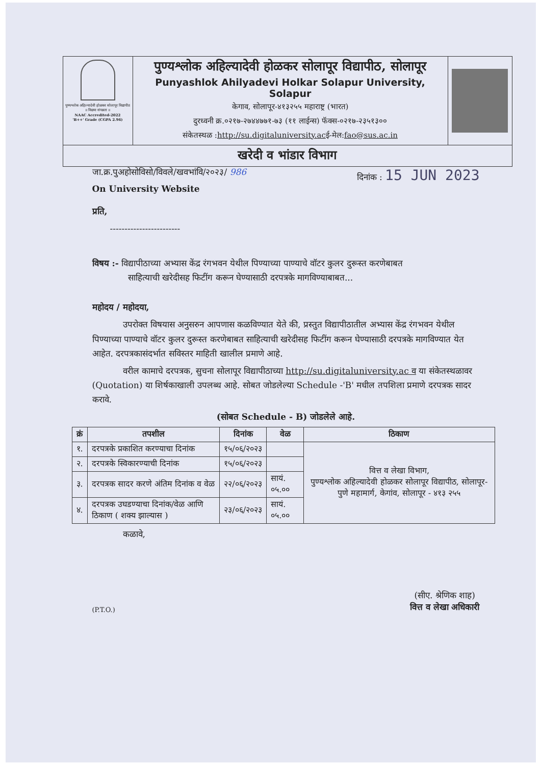पुण्यश्लोक अहिल्यादेवी होळकर सोलापूर विद्यापीठ
॥ विद्यया संपन्नता ॥
NAAC Accredited-2022
'B++' Grade (CGPA 2.96)
पुण्यश्लोक अहिल्यादेवी होळकर सोलापूर विद्यापीठ, सोलापूर
Punyashlok Ahilyadevi Holkar Solapur University, Solapur
केगाव, सोलापूर-४१३२५५ महाराष्ट्र (भारत)
दुरध्वनी क्र.०२१७-२७४४७७१-७३ (११ लाईन्स) फॅक्स-०२१७-२३५१३००
संकेतस्थळ :http://su.digitaluniversity.acई-मेल:fao@sus.ac.in
खरेदी व भांडार विभाग
जा.क्र.पुअहोसोविसो/विवले/खवभांवि/२०२३/ 986 दिनांक : 15 JUN 2023
On University Website
प्रति,
------------------------
विषय :- विद्यापीठाच्या अभ्यास केंद्र रंगभवन येथील पिण्याच्या पाण्याचे वॉटर कुलर दुरूस्त करणेबाबत
साहित्याची खरेदीसह फिटींग करून घेण्यासाठी दरपत्रके मागविण्याबाबत...
महोदय / महोदया,
उपरोक्त विषयास अनुसरुन आपणास कळविण्यात येते की, प्रस्तुत विद्यापीठातील अभ्यास केंद्र रंगभवन येथील पिण्याच्या पाण्याचे वॉटर कुलर दुरूस्त करणेबाबत साहित्याची खरेदीसह फिटींग करून घेण्यासाठी दरपत्रके मागविण्यात येत आहेत. दरपत्रकासंदर्भात सविस्तर माहिती खालील प्रमाणे आहे.
वरील कामाचे दरपत्रक, सुचना सोलापूर विद्यापीठाच्या http://su.digitaluniversity.ac व या संकेतस्थळावर (Quotation) या शिर्षकाखाली उपलब्ध आहे. सोबत जोडलेल्या Schedule -'B' मधील तपशिला प्रमाणे दरपत्रक सादर करावे.
(सोबत Schedule - B) जोडलेले आहे.
| क्रं | तपशील | दिनांक | वेळ | ठिकाण |
| --- | --- | --- | --- | --- |
| १. | दरपत्रके प्रकाशित करण्याचा दिनांक | १५/०६/२०२३ | | वित्त व लेखा विभाग, पुण्यश्लोक अहिल्यादेवी होळकर सोलापूर विद्यापीठ, सोलापूर-पुणे महामार्ग, केगांव, सोलापूर - ४१३ २५५ |
| २. | दरपत्रके स्विकारण्याची दिनांक | १५/०६/२०२३ | | |
| ३. | दरपत्रक सादर करणे अंतिम दिनांक व वेळ | २२/०६/२०२३ | सायं. ०५.०० | |
| ४. | दरपत्रक उघडण्याचा दिनांक/वेळ आणि ठिकाण ( शक्य झाल्यास ) | २३/०६/२०२३ | सायं. ०५.०० | |
कळावे,
(P.T.O.) (सीए. श्रेणिक शाह)
वित्त व लेखा अधिकारी